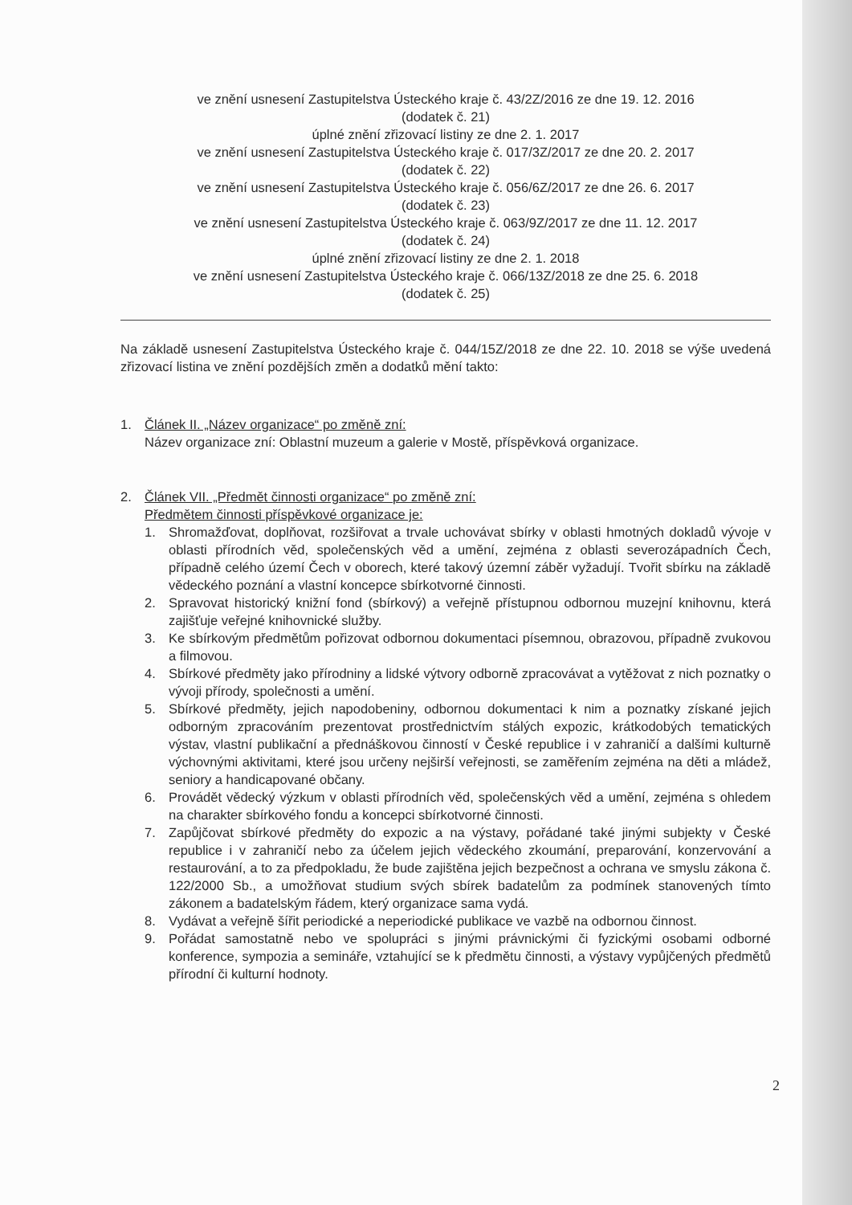ve znění usnesení Zastupitelstva Ústeckého kraje č. 43/2Z/2016 ze dne 19. 12. 2016
(dodatek č. 21)
úplné znění zřizovací listiny ze dne 2. 1. 2017
ve znění usnesení Zastupitelstva Ústeckého kraje č. 017/3Z/2017 ze dne 20. 2. 2017
(dodatek č. 22)
ve znění usnesení Zastupitelstva Ústeckého kraje č. 056/6Z/2017 ze dne 26. 6. 2017
(dodatek č. 23)
ve znění usnesení Zastupitelstva Ústeckého kraje č. 063/9Z/2017 ze dne 11. 12. 2017
(dodatek č. 24)
úplné znění zřizovací listiny ze dne 2. 1. 2018
ve znění usnesení Zastupitelstva Ústeckého kraje č. 066/13Z/2018 ze dne 25. 6. 2018
(dodatek č. 25)
Na základě usnesení Zastupitelstva Ústeckého kraje č. 044/15Z/2018 ze dne 22. 10. 2018 se výše uvedená zřizovací listina ve znění pozdějších změn a dodatků mění takto:
1. Článek II. „Název organizace“ po změně zní:
Název organizace zní: Oblastní muzeum a galerie v Mostě, příspěvková organizace.
2. Článek VII. „Předmět činnosti organizace“ po změně zní:
Předmětem činnosti příspěvkové organizace je:
1. Shromažďovat, doplňovat, rozšiřovat a trvale uchovávat sbírky v oblasti hmotných dokladů vývoje v oblasti přírodních věd, společenských věd a umění, zejména z oblasti severozápadních Čech, případně celého území Čech v oborech, které takový územní záběr vyžadují. Tvořit sbírku na základě vědeckého poznání a vlastní koncepce sbírkotvorné činnosti.
2. Spravovat historický knižní fond (sbírkový) a veřejně přístupnou odbornou muzejní knihovnu, která zajišťuje veřejné knihovnické služby.
3. Ke sbírkovým předmětům pořizovat odbornou dokumentaci písemnou, obrazovou, případně zvukovou a filmovou.
4. Sbírkové předměty jako přírodniny a lidské výtvory odborně zpracovávat a vytěžovat z nich poznatky o vývoji přírody, společnosti a umění.
5. Sbírkové předměty, jejich napodobeniny, odbornou dokumentaci k nim a poznatky získané jejich odborným zpracováním prezentovat prostřednictvím stálých expozic, krátkodobých tematických výstav, vlastní publikační a přednáškovou činností v České republice i v zahraničí a dalšími kulturně výchovnými aktivitami, které jsou určeny nejširší veřejnosti, se zaměřením zejména na děti a mládež, seniory a handicapované občany.
6. Provádět vědecký výzkum v oblasti přírodních věd, společenských věd a umění, zejména s ohledem na charakter sbírkového fondu a koncepci sbírkotvorné činnosti.
7. Zapůjčovat sbírkové předměty do expozic a na výstavy, pořádané také jinými subjekty v České republice i v zahraničí nebo za účelem jejich vědeckého zkoumání, preparování, konzervování a restaurování, a to za předpokladu, že bude zajištěna jejich bezpečnost a ochrana ve smyslu zákona č. 122/2000 Sb., a umožňovat studium svých sbírek badatelům za podmínek stanovených tímto zákonem a badatelským řádem, který organizace sama vydá.
8. Vydávat a veřejně šířit periodické a neperiodické publikace ve vazbě na odbornou činnost.
9. Pořádat samostatně nebo ve spolupráci s jinými právnickými či fyzickými osobami odborné konference, sympozia a semináře, vztahující se k předmětu činnosti, a výstavy vypůjčených předmětů přírodní či kulturní hodnoty.
2